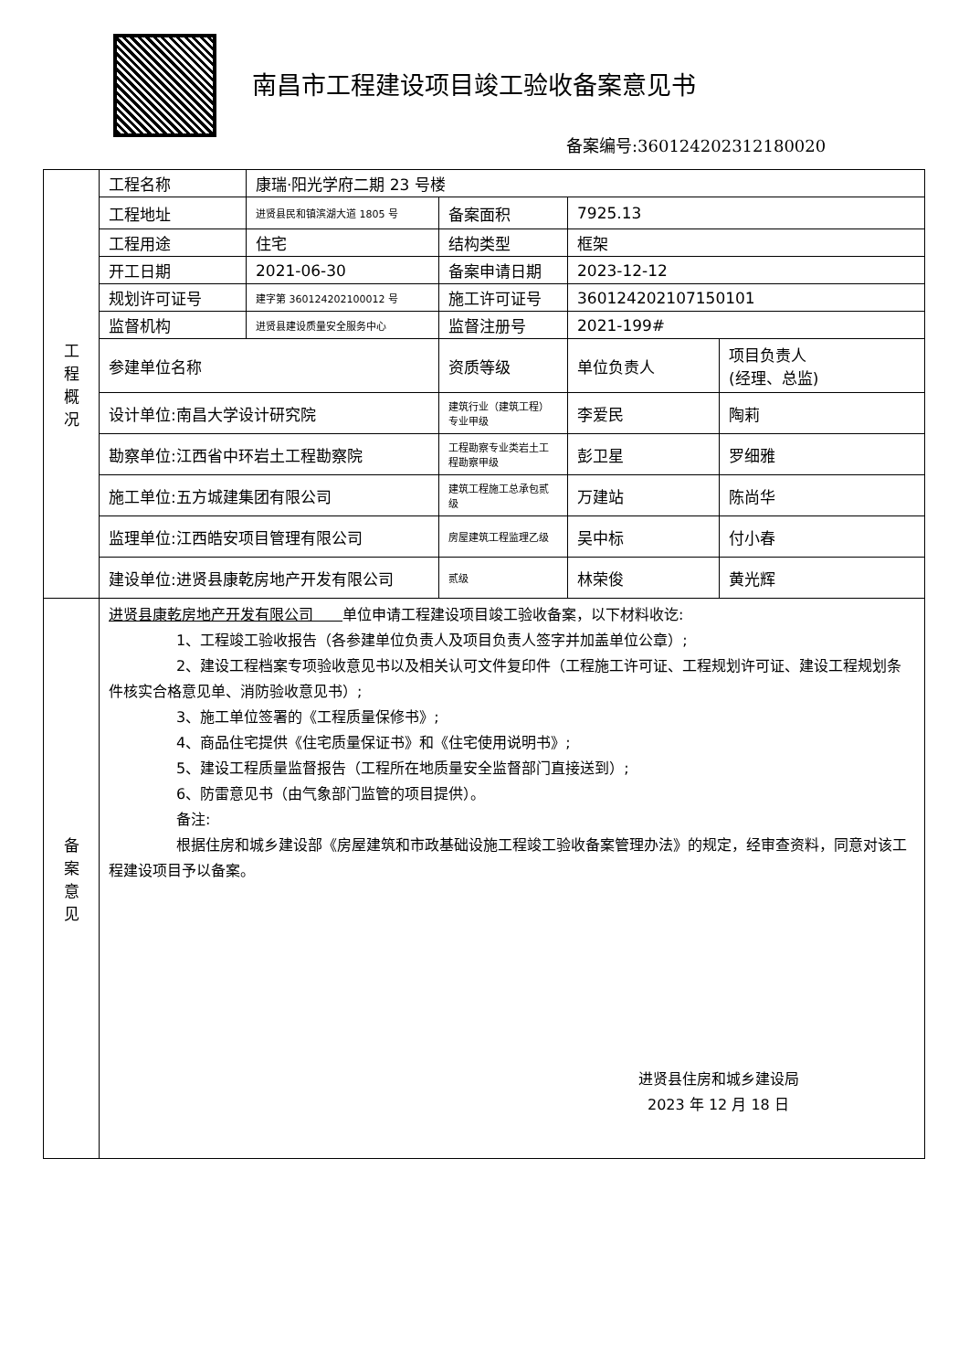南昌市工程建设项目竣工验收备案意见书
备案编号:360124202312180020
| 工 程 概 况 | 工程名称 | 康瑞·阳光学府二期 23 号楼 | | | |
| | 工程地址 | 进贤县民和镇滨湖大道 1805 号 | 备案面积 | 7925.13 | |
| | 工程用途 | 住宅 | 结构类型 | 框架 | |
| | 开工日期 | 2021-06-30 | 备案申请日期 | 2023-12-12 | |
| | 规划许可证号 | 建字第 360124202100012 号 | 施工许可证号 | 360124202107150101 | |
| | 监督机构 | 进贤县建设质量安全服务中心 | 监督注册号 | 2021-199# | |
| | 参建单位名称 | | 资质等级 | 单位负责人 | 项目负责人 (经理、总监) |
| | 设计单位:南昌大学设计研究院 | | 建筑行业（建筑工程）专业甲级 | 李爱民 | 陶莉 |
| | 勘察单位:江西省中环岩土工程勘察院 | | 工程勘察专业类岩土工程勘察甲级 | 彭卫星 | 罗细雅 |
| | 施工单位:五方城建集团有限公司 | | 建筑工程施工总承包贰级 | 万建站 | 陈尚华 |
| | 监理单位:江西皓安项目管理有限公司 | | 房屋建筑工程监理乙级 | 吴中标 | 付小春 |
| | 建设单位:进贤县康乾房地产开发有限公司 | | 贰级 | 林荣俊 | 黄光辉 |
| 备 案 意 见 | 进贤县康乾房地产开发有限公司 单位申请工程建设项目竣工验收备案，以下材料收讫: 1、工程竣工验收报告（各参建单位负责人及项目负责人签字并加盖单位公章）; 2、建设工程档案专项验收意见书以及相关认可文件复印件（工程施工许可证、工程规划许可证、建设工程规划条件核实合格意见单、消防验收意见书）; 3、施工单位签署的《工程质量保修书》; 4、商品住宅提供《住宅质量保证书》和《住宅使用说明书》; 5、建设工程质量监督报告（工程所在地质量安全监督部门直接送到）; 6、防雷意见书（由气象部门监管的项目提供）。 备注: 根据住房和城乡建设部《房屋建筑和市政基础设施工程竣工验收备案管理办法》的规定，经审查资料，同意对该工程建设项目予以备案。 进贤县住房和城乡建设局 2023 年 12 月 18 日 | | | | |